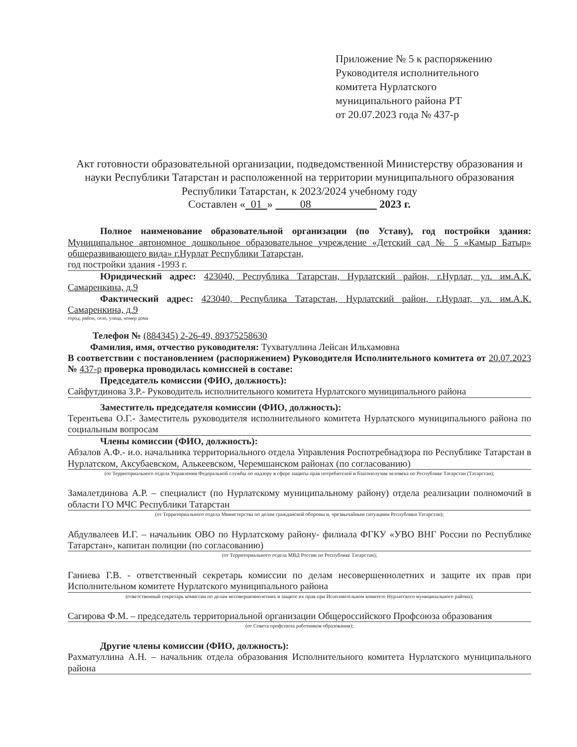Приложение № 5 к распоряжению
Руководителя исполнительного
комитета Нурлатского
муниципального района РТ
от 20.07.2023 года № 437-р
Акт готовности образовательной организации, подведомственной Министерству образования и науки Республики Татарстан и расположенной на территории муниципального образования Республики Татарстан, к 2023/2024 учебному году
Составлен « 01 » 08 2023 г.
Полное наименование образовательной организации (по Уставу), год постройки здания: Муниципальное автономное дошкольное образовательное учреждение «Детский сад № 5 «Камыр Батыр» общеразвивающего вида» г.Нурлат Республики Татарстан,
год постройки здания -1993 г.
Юридический адрес: 423040, Республика Татарстан, Нурлатский район, г.Нурлат, ул. им.А.К. Самаренкина, д.9
Фактический адрес: 423040, Республика Татарстан, Нурлатский район, г.Нурлат, ул. им.А.К. Самаренкина, д.9
город, район, село, улица, номер дома
Телефон № (884345) 2-26-49, 89375258630
Фамилия, имя, отчество руководителя: Тухватуллина Лейсан Ильхамовна
В соответствии с постановлением (распоряжением) Руководителя Исполнительного комитета от 20.07.2023 № 437-р проверка проводилась комиссией в составе:
Председатель комиссии (ФИО, должность):
Сайфутдинова З.Р.- Руководитель исполнительного комитета Нурлатского муниципального района
Заместитель председателя комиссии (ФИО, должность):
Терентьева О.Г.- Заместитель руководителя исполнительного комитета Нурлатского муниципального района по социальным вопросам
Члены комиссии (ФИО, должность):
Абзалов А.Ф.- и.о. начальника территориального отдела Управления Роспотребнадзора по Республике Татарстан в Нурлатском, Аксубаевском, Алькеевском, Черемшанском районах (по согласованию)
(от Территориального отдела Управления Федеральной службы по надзору в сфере защиты прав потребителей и благополучия человека по Республике Татарстан (Татарстан);
Замалетдинова А.Р. – специалист (по Нурлатскому муниципальному району) отдела реализации полномочий в области ГО МЧС Республики Татарстан
(от Территориального отдела Министерства по делам гражданской обороны и, чрезвычайным ситуациям Республики Татарстан);
Абдулвалеев И.Г. – начальник ОВО по Нурлатскому району- филиала ФГКУ «УВО ВНГ России по Республике Татарстан», капитан полиции (по согласованию)
(от Территориального отдела МВД России по Республике Татарстан);
Ганиева Г.В. - ответственный секретарь комиссии по делам несовершеннолетних и защите их прав при Исполнительном комитете Нурлатского муниципального района
(ответственный секретарь комиссии по делам несовершеннолетних и защите их прав при Исполнительном комитете Нурлатского муниципального района);
Сагирова Ф.М. – председатель территориальной организации Общероссийского Профсоюза образования
(от Совета профсоюза работников образования);
Другие члены комиссии (ФИО, должность):
Рахматуллина А.Н. – начальник отдела образования Исполнительного комитета Нурлатского муниципального района